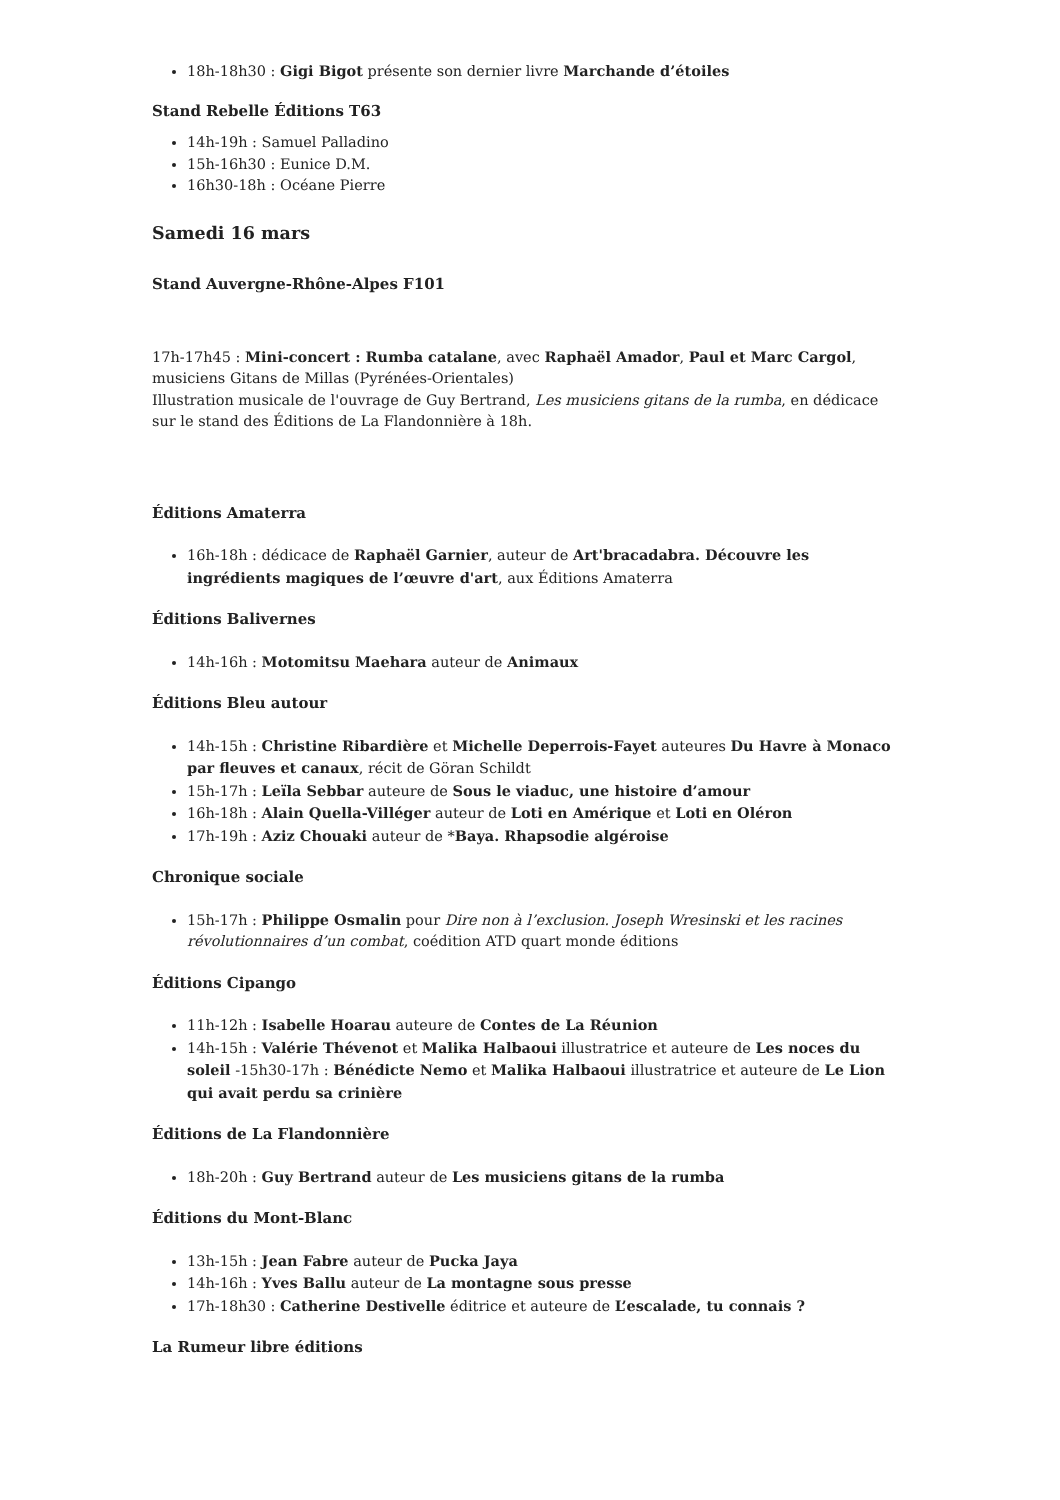18h-18h30 : Gigi Bigot présente son dernier livre Marchande d’étoiles
Stand Rebelle Éditions T63
14h-19h : Samuel Palladino
15h-16h30 : Eunice D.M.
16h30-18h : Océane Pierre
Samedi 16 mars
Stand Auvergne-Rhône-Alpes F101
17h-17h45 : Mini-concert : Rumba catalane, avec Raphaël Amador, Paul et Marc Cargol, musiciens Gitans de Millas (Pyrénées-Orientales)
Illustration musicale de l'ouvrage de Guy Bertrand, Les musiciens gitans de la rumba, en dédicace sur le stand des Éditions de La Flandonnière à 18h.
Éditions Amaterra
16h-18h : dédicace de Raphaël Garnier, auteur de Art'bracadabra. Découvre les ingrédients magiques de l’œuvre d'art, aux Éditions Amaterra
Éditions Balivernes
14h-16h : Motomitsu Maehara auteur de Animaux
Éditions Bleu autour
14h-15h : Christine Ribardière et Michelle Deperrois-Fayet auteures Du Havre à Monaco par fleuves et canaux, récit de Göran Schildt
15h-17h : Leïla Sebbar auteure de Sous le viaduc, une histoire d’amour
16h-18h : Alain Quella-Villéger auteur de Loti en Amérique et Loti en Oléron
17h-19h : Aziz Chouaki auteur de *Baya. Rhapsodie algéroise
Chronique sociale
15h-17h : Philippe Osmalin pour Dire non à l’exclusion. Joseph Wresinski et les racines révolutionnaires d’un combat, coédition ATD quart monde éditions
Éditions Cipango
11h-12h : Isabelle Hoarau auteure de Contes de La Réunion
14h-15h : Valérie Thévenot et Malika Halbaoui illustratrice et auteure de Les noces du soleil -15h30-17h : Bénédicte Nemo et Malika Halbaoui illustratrice et auteure de Le Lion qui avait perdu sa crinière
Éditions de La Flandonnière
18h-20h : Guy Bertrand auteur de Les musiciens gitans de la rumba
Éditions du Mont-Blanc
13h-15h : Jean Fabre auteur de Pucka Jaya
14h-16h : Yves Ballu auteur de La montagne sous presse
17h-18h30 : Catherine Destivelle éditrice et auteure de L’escalade, tu connais ?
La Rumeur libre éditions